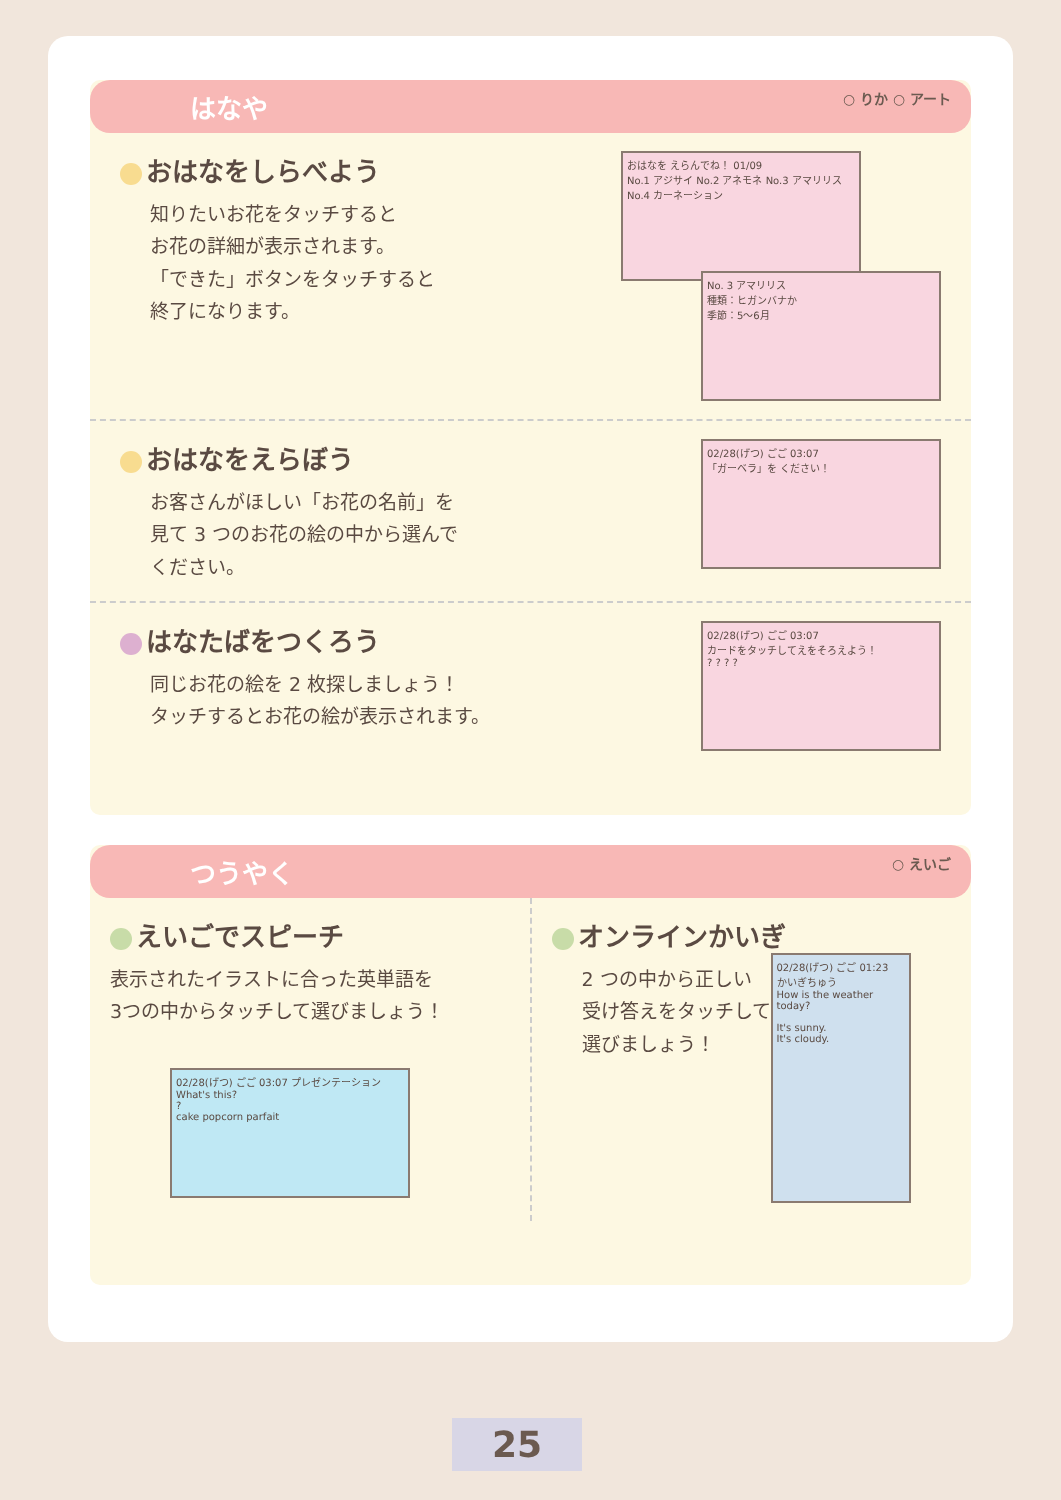はなや ○ りか ○ アート
おはなをしらべよう
知りたいお花をタッチすると
お花の詳細が表示されます。
「できた」ボタンをタッチすると
終了になります。
おはなを えらんでね！ 01/09
No.1 アジサイ No.2 アネモネ No.3 アマリリス No.4 カーネーション
No. 3 アマリリス
種類：ヒガンバナか
季節：5〜6月
おはなをえらぼう
お客さんがほしい「お花の名前」を
見て 3 つのお花の絵の中から選んで
ください。
02/28(げつ) ごご 03:07
「ガーベラ」を ください！
はなたばをつくろう
同じお花の絵を 2 枚探しましょう！
タッチするとお花の絵が表示されます。
02/28(げつ) ごご 03:07
カードをタッチしてえをそろえよう！
? ? ? ?
つうやく ○ えいご
えいごでスピーチ
表示されたイラストに合った英単語を
3つの中からタッチして選びましょう！
02/28(げつ) ごご 03:07 プレゼンテーション
What's this?
?
cake popcorn parfait
オンラインかいぎ
2 つの中から正しい
受け答えをタッチして
選びましょう！
02/28(げつ) ごご 01:23
かいぎちゅう
How is the weather today?
It's sunny.
It's cloudy.
25